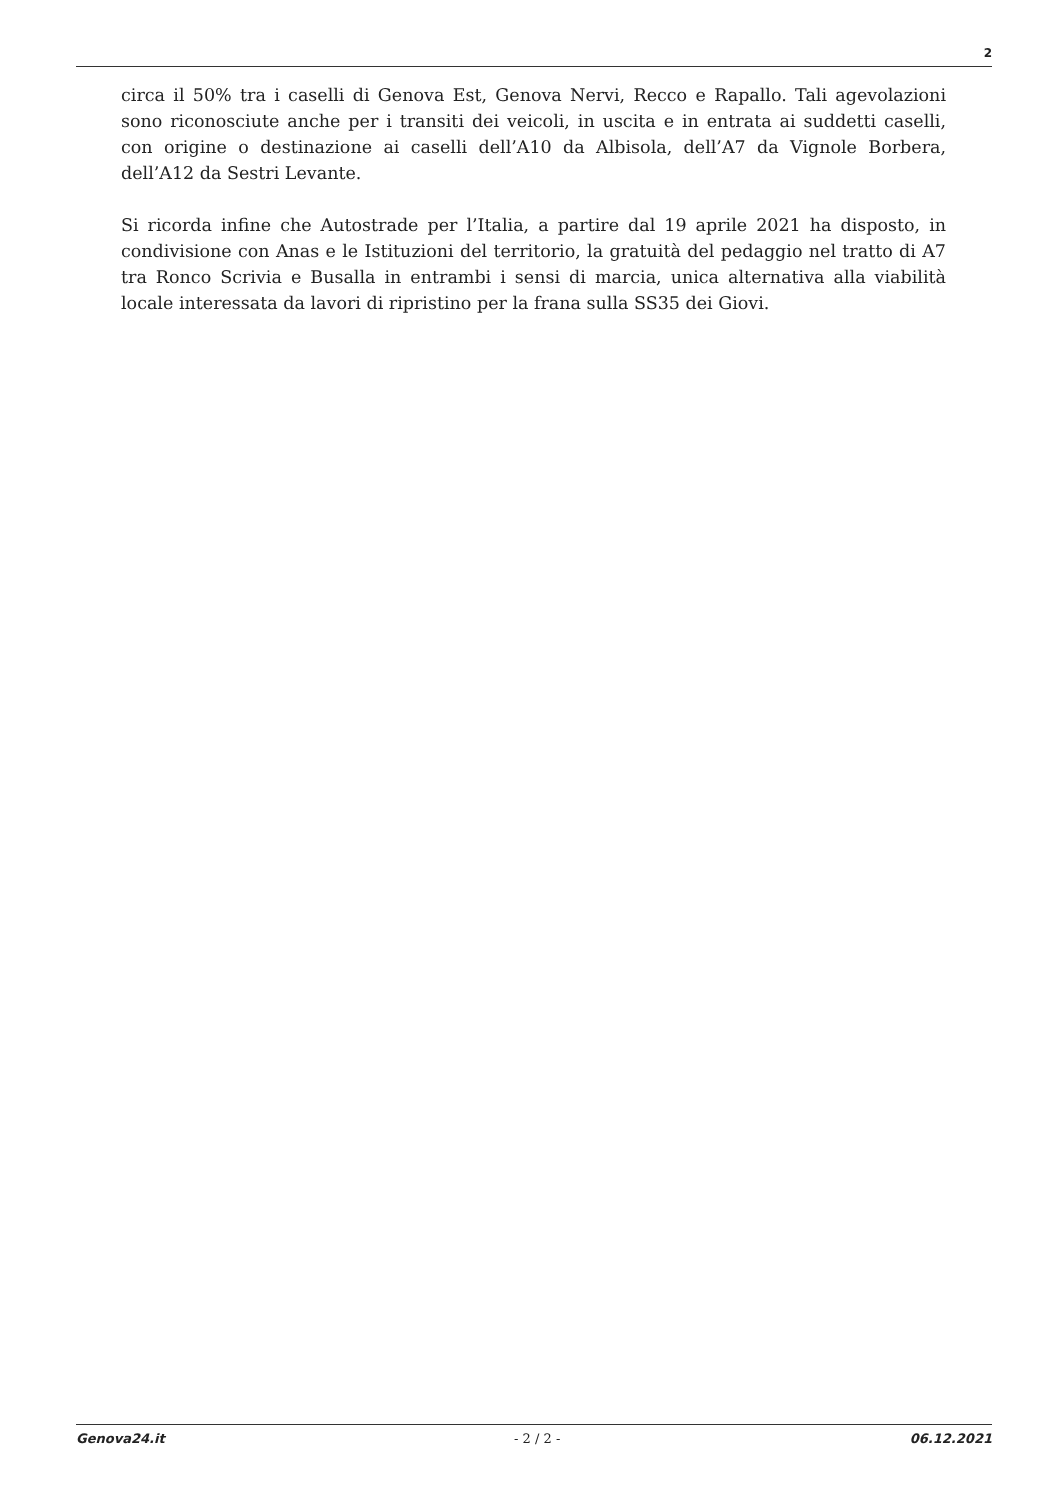2
circa il 50% tra i caselli di Genova Est, Genova Nervi, Recco e Rapallo. Tali agevolazioni sono riconosciute anche per i transiti dei veicoli, in uscita e in entrata ai suddetti caselli, con origine o destinazione ai caselli dell’A10 da Albisola, dell’A7 da Vignole Borbera, dell’A12 da Sestri Levante.
Si ricorda infine che Autostrade per l’Italia, a partire dal 19 aprile 2021 ha disposto, in condivisione con Anas e le Istituzioni del territorio, la gratuità del pedaggio nel tratto di A7 tra Ronco Scrivia e Busalla in entrambi i sensi di marcia, unica alternativa alla viabilità locale interessata da lavori di ripristino per la frana sulla SS35 dei Giovi.
Genova24.it - 2 / 2 - 06.12.2021